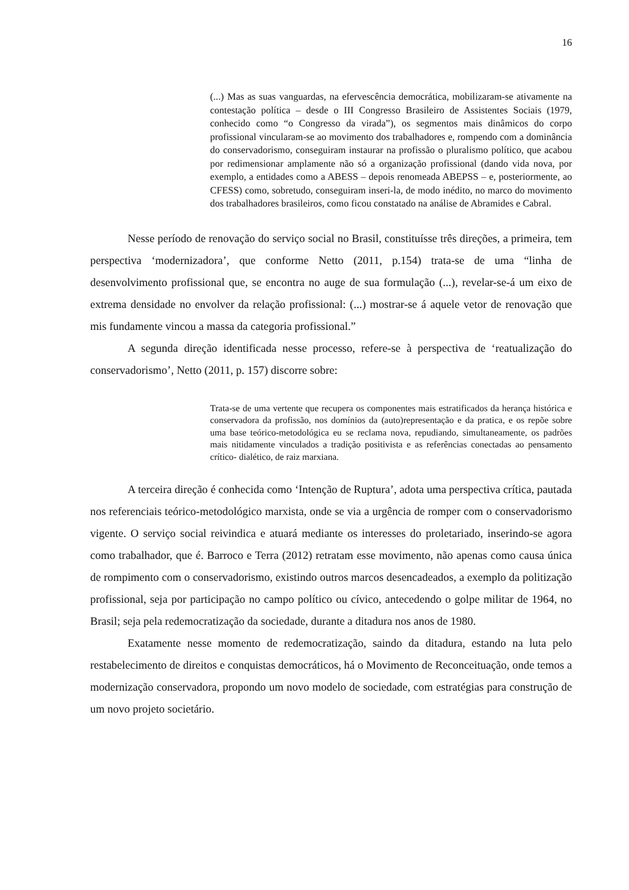16
(...) Mas as suas vanguardas, na efervescência democrática, mobilizaram-se ativamente na contestação política – desde o III Congresso Brasileiro de Assistentes Sociais (1979, conhecido como “o Congresso da virada”), os segmentos mais dinâmicos do corpo profissional vincularam-se ao movimento dos trabalhadores e, rompendo com a dominância do conservadorismo, conseguiram instaurar na profissão o pluralismo político, que acabou por redimensionar amplamente não só a organização profissional (dando vida nova, por exemplo, a entidades como a ABESS – depois renomeada ABEPSS – e, posteriormente, ao CFESS) como, sobretudo, conseguiram inseri-la, de modo inédito, no marco do movimento dos trabalhadores brasileiros, como ficou constatado na análise de Abramides e Cabral.
Nesse período de renovação do serviço social no Brasil, constituísse três direções, a primeira, tem perspectiva ‘modernizadora’, que conforme Netto (2011, p.154) trata-se de uma “linha de desenvolvimento profissional que, se encontra no auge de sua formulação (...), revelar-se-á um eixo de extrema densidade no envolver da relação profissional: (...) mostrar-se á aquele vetor de renovação que mis fundamente vincou a massa da categoria profissional.”
A segunda direção identificada nesse processo, refere-se à perspectiva de ‘reatualização do conservadorismo’, Netto (2011, p. 157) discorre sobre:
Trata-se de uma vertente que recupera os componentes mais estratificados da herança histórica e conservadora da profissão, nos domínios da (auto)representação e da pratica, e os repõe sobre uma base teórico-metodológica eu se reclama nova, repudiando, simultaneamente, os padrões mais nitidamente vinculados a tradição positivista e as referências conectadas ao pensamento crítico- dialético, de raiz marxiana.
A terceira direção é conhecida como ‘Intenção de Ruptura’, adota uma perspectiva crítica, pautada nos referenciais teórico-metodológico marxista, onde se via a urgência de romper com o conservadorismo vigente. O serviço social reivindica e atuará mediante os interesses do proletariado, inserindo-se agora como trabalhador, que é. Barroco e Terra (2012) retratam esse movimento, não apenas como causa única de rompimento com o conservadorismo, existindo outros marcos desencadeados, a exemplo da politização profissional, seja por participação no campo político ou cívico, antecedendo o golpe militar de 1964, no Brasil; seja pela redemocratização da sociedade, durante a ditadura nos anos de 1980.
Exatamente nesse momento de redemocratização, saindo da ditadura, estando na luta pelo restabelecimento de direitos e conquistas democráticos, há o Movimento de Reconceituação, onde temos a modernização conservadora, propondo um novo modelo de sociedade, com estratégias para construção de um novo projeto societário.